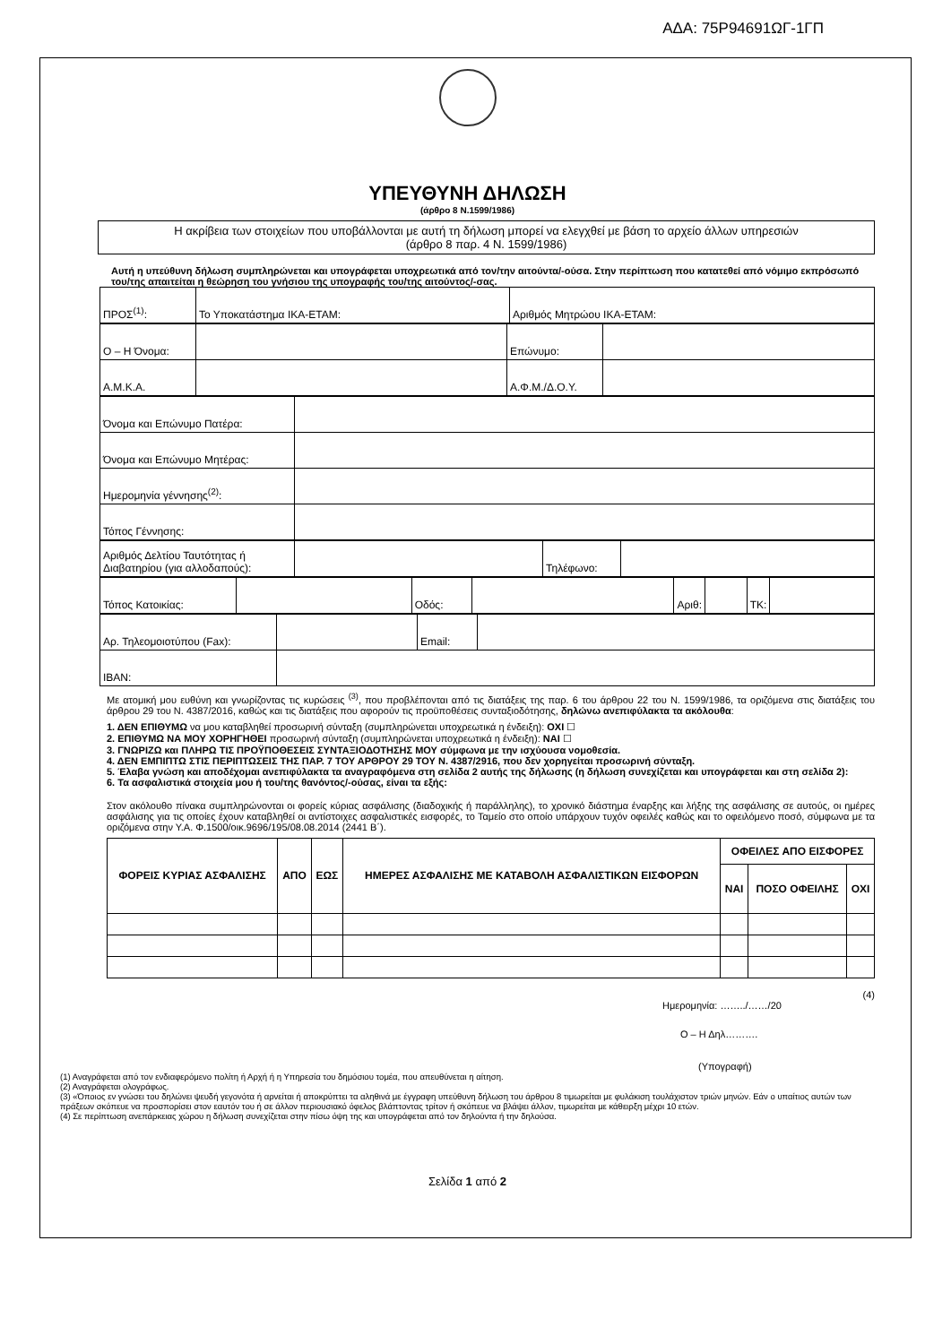ΑΔΑ: 75Ρ94691ΩΓ-1ΓΠ
ΥΠΕΥΘΥΝΗ ΔΗΛΩΣΗ
(άρθρο 8 Ν.1599/1986)
Η ακρίβεια των στοιχείων που υποβάλλονται με αυτή τη δήλωση μπορεί να ελεγχθεί με βάση το αρχείο άλλων υπηρεσιών
(άρθρο 8 παρ. 4 Ν. 1599/1986)
Αυτή η υπεύθυνη δήλωση συμπληρώνεται και υπογράφεται υποχρεωτικά από τον/την αιτούντα/-ούσα. Στην περίπτωση που κατατεθεί από νόμιμο εκπρόσωπό του/της απαιτείται η θεώρηση του γνήσιου της υπογραφής του/της αιτούντος/-σας.
| ΠΡΟΣ<sup>(1)</sup>: | Το Υποκατάστημα ΙΚΑ-ΕΤΑΜ: | Αριθμός Μητρώου ΙΚΑ-ΕΤΑΜ: |
| Ο – Η Όνομα: | | Επώνυμο: | |
| Α.Μ.Κ.Α. | | Α.Φ.Μ./Δ.Ο.Υ. | |
| Όνομα και Επώνυμο Πατέρα: | |
| Όνομα και Επώνυμο Μητέρας: | |
| Ημερομηνία γέννησης<sup>(2)</sup>: | |
| Τόπος Γέννησης: | |
| Αριθμός Δελτίου Ταυτότητας ή Διαβατηρίου (για αλλοδαπούς): | | Τηλέφωνο: | |
| Τόπος Κατοικίας: | | Οδός: | | Αριθ: | | ΤΚ: | |
| Αρ. Τηλεομοιοτύπου (Fax): | | Email: | |
| IBAN: | | | |
Με ατομική μου ευθύνη και γνωρίζοντας τις κυρώσεις <sup>(3)</sup>, που προβλέπονται από τις διατάξεις της παρ. 6 του άρθρου 22 του Ν. 1599/1986, τα οριζόμενα στις διατάξεις του άρθρου 29 του Ν. 4387/2016, καθώς και τις διατάξεις που αφορούν τις προϋποθέσεις συνταξιοδότησης, δηλώνω ανεπιφύλακτα τα ακόλουθα:
1. ΔΕΝ ΕΠΙΘΥΜΩ να μου καταβληθεί προσωρινή σύνταξη (συμπληρώνεται υποχρεωτικά η ένδειξη): ΟΧΙ ☐
2. ΕΠΙΘΥΜΩ ΝΑ ΜΟΥ ΧΟΡΗΓΗΘΕΙ προσωρινή σύνταξη (συμπληρώνεται υποχρεωτικά η ένδειξη): ΝΑΙ ☐
3. ΓΝΩΡΙΖΩ και ΠΛΗΡΩ ΤΙΣ ΠΡΟΫΠΟΘΕΣΕΙΣ ΣΥΝΤΑΞΙΟΔΟΤΗΣΗΣ ΜΟΥ σύμφωνα με την ισχύουσα νομοθεσία.
4. ΔΕΝ ΕΜΠΙΠΤΩ ΣΤΙΣ ΠΕΡΙΠΤΩΣΕΙΣ ΤΗΣ ΠΑΡ. 7 ΤΟΥ ΑΡΘΡΟΥ 29 ΤΟΥ Ν. 4387/2916, που δεν χορηγείται προσωρινή σύνταξη.
5. Έλαβα γνώση και αποδέχομαι ανεπιφύλακτα τα αναγραφόμενα στη σελίδα 2 αυτής της δήλωσης (η δήλωση συνεχίζεται και υπογράφεται και στη σελίδα 2):
6. Τα ασφαλιστικά στοιχεία μου ή του/της θανόντος/-ούσας, είναι τα εξής:
Στον ακόλουθο πίνακα συμπληρώνονται οι φορείς κύριας ασφάλισης (διαδοχικής ή παράλληλης), το χρονικό διάστημα έναρξης και λήξης της ασφάλισης σε αυτούς, οι ημέρες ασφάλισης για τις οποίες έχουν καταβληθεί οι αντίστοιχες ασφαλιστικές εισφορές, το Ταμείο στο οποίο υπάρχουν τυχόν οφειλές καθώς και το οφειλόμενο ποσό, σύμφωνα με τα οριζόμενα στην Υ.Α. Φ.1500/οικ.9696/195/08.08.2014 (2441 Β΄).
| ΦΟΡΕΙΣ ΚΥΡΙΑΣ ΑΣΦΑΛΙΣΗΣ | ΑΠΟ | ΕΩΣ | ΗΜΕΡΕΣ ΑΣΦΑΛΙΣΗΣ ΜΕ ΚΑΤΑΒΟΛΗ ΑΣΦΑΛΙΣΤΙΚΩΝ ΕΙΣΦΟΡΩΝ | ΟΦΕΙΛΕΣ ΑΠΟ ΕΙΣΦΟΡΕΣ | | |
| --- | --- | --- | --- | --- | --- | --- |
| | | | | ΝΑΙ | ΠΟΣΟ ΟΦΕΙΛΗΣ | ΟΧΙ |
(4)
Ημερομηνία: ……../……/20
Ο – Η Δηλ……….
(Υπογραφή)
(1) Αναγράφεται από τον ενδιαφερόμενο πολίτη ή Αρχή ή η Υπηρεσία του δημόσιου τομέα, που απευθύνεται η αίτηση.
(2) Αναγράφεται ολογράφως.
(3) «Όποιος εν γνώσει του δηλώνει ψευδή γεγονότα ή αρνείται ή αποκρύπτει τα αληθινά με έγγραφη υπεύθυνη δήλωση του άρθρου 8 τιμωρείται με φυλάκιση τουλάχιστον τριών μηνών. Εάν ο υπαίτιος αυτών των πράξεων σκόπευε να προσπορίσει στον εαυτόν του ή σε άλλον περιουσιακό όφελος βλάπτοντας τρίτον ή σκόπευε να βλάψει άλλον, τιμωρείται με κάθειρξη μέχρι 10 ετών.
(4) Σε περίπτωση ανεπάρκειας χώρου η δήλωση συνεχίζεται στην πίσω όψη της και υπογράφεται από τον δηλούντα ή την δηλούσα.
Σελίδα 1 από 2